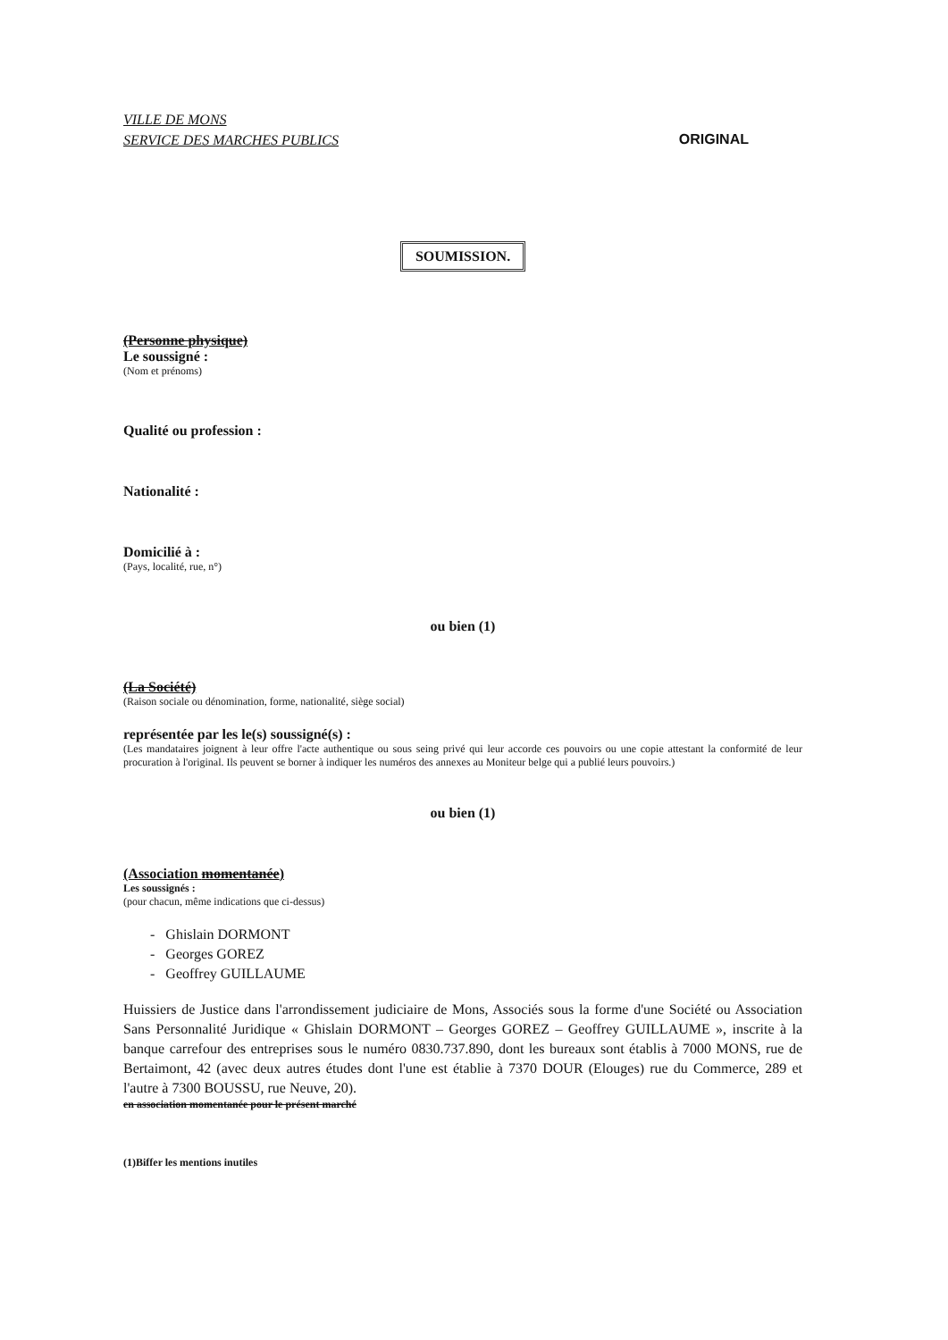VILLE DE MONS
SERVICE DES MARCHES PUBLICS
ORIGINAL
SOUMISSION.
(Personne physique)
Le soussigné :
(Nom et prénoms)
Qualité ou profession :
Nationalité :
Domicilié à :
(Pays, localité, rue, n°)
ou bien (1)
(La Société)
(Raison sociale ou dénomination, forme, nationalité, siège social)
représentée par les le(s) soussigné(s) :
(Les mandataires joignent à leur offre l'acte authentique ou sous seing privé qui leur accorde ces pouvoirs ou une copie attestant la conformité de leur procuration à l'original. Ils peuvent se borner à indiquer les numéros des annexes au Moniteur belge qui a publié leurs pouvoirs.)
ou bien (1)
(Association momentanée)
Les soussignés :
(pour chacun, même indications que ci-dessus)
- Ghislain DORMONT
- Georges GOREZ
- Geoffrey GUILLAUME
Huissiers de Justice dans l'arrondissement judiciaire de Mons, Associés sous la forme d'une Société ou Association Sans Personnalité Juridique « Ghislain DORMONT – Georges GOREZ – Geoffrey GUILLAUME », inscrite à la banque carrefour des entreprises sous le numéro 0830.737.890, dont les bureaux sont établis à 7000 MONS, rue de Bertaimont, 42 (avec deux autres études dont l'une est établie à 7370 DOUR (Elouges) rue du Commerce, 289 et l'autre à 7300 BOUSSU, rue Neuve, 20).
en association momentanée pour le présent marché
(1)Biffer les mentions inutiles